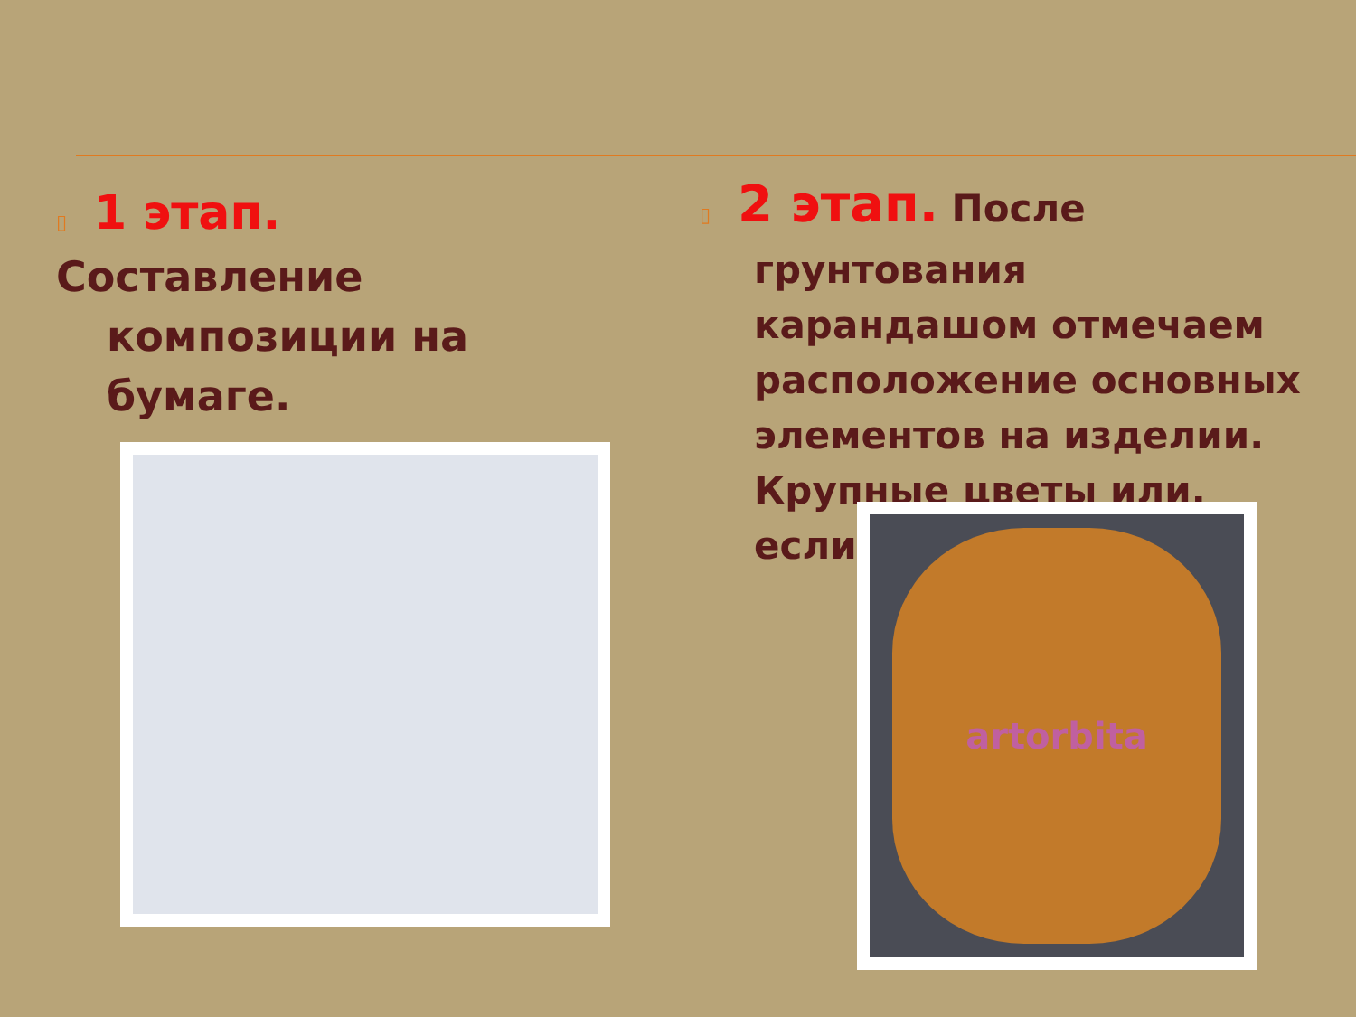▯ 1 этап.
Составление
композиции на
бумаге.
▯ 2 этап. После
грунтования
карандашом отмечаем
расположение основных
элементов на изделии.
Крупные цветы или,
если
artorbita